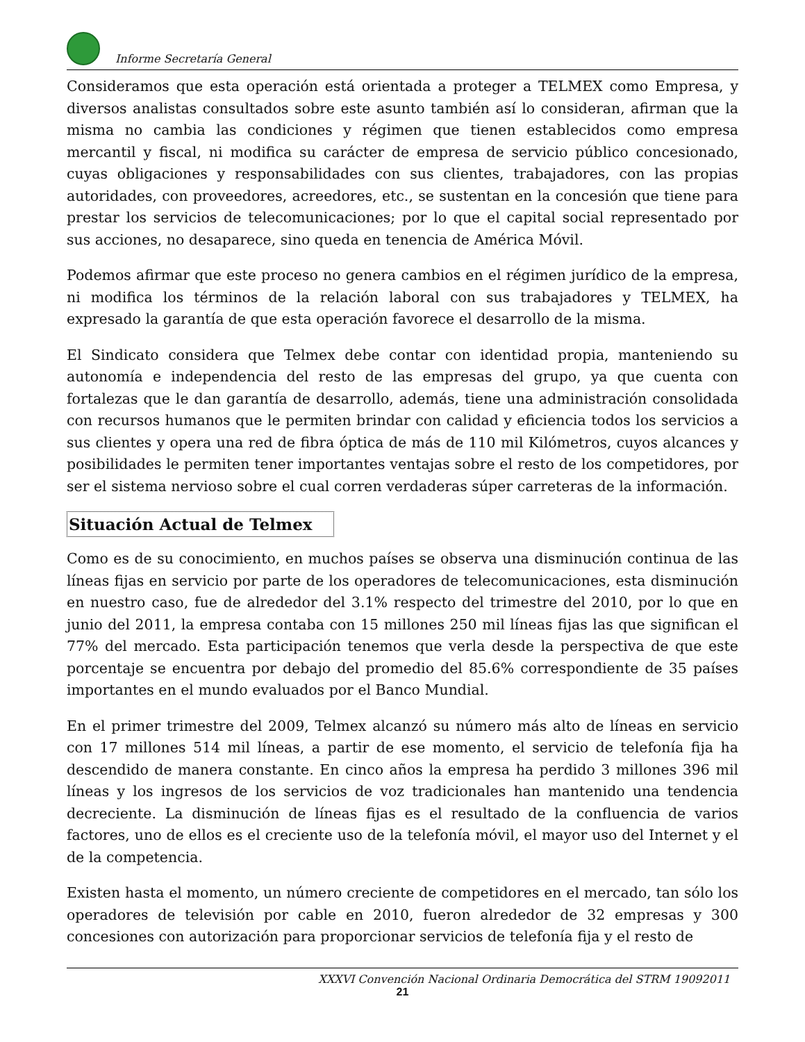Informe Secretaría General
Consideramos que esta operación está orientada a proteger a TELMEX como Empresa, y diversos analistas consultados sobre este asunto también así lo consideran, afirman que la misma no cambia las condiciones y régimen que tienen establecidos como empresa mercantil y fiscal, ni modifica su carácter de empresa de servicio público concesionado, cuyas obligaciones y responsabilidades con sus clientes, trabajadores, con las propias autoridades, con proveedores, acreedores, etc., se sustentan en la concesión que tiene para prestar los servicios de telecomunicaciones; por lo que el capital social representado por sus acciones, no desaparece, sino queda en tenencia de América Móvil.
Podemos afirmar que este proceso no genera cambios en el régimen jurídico de la empresa, ni modifica los términos de la relación laboral con sus trabajadores y TELMEX, ha expresado la garantía de que esta operación favorece el desarrollo de la misma.
El Sindicato considera que Telmex debe contar con identidad propia, manteniendo su autonomía e independencia del resto de las empresas del grupo, ya que cuenta con fortalezas que le dan garantía de desarrollo, además, tiene una administración consolidada con recursos humanos que le permiten brindar con calidad y eficiencia todos los servicios a sus clientes y opera una red de fibra óptica de más de 110 mil Kilómetros, cuyos alcances y posibilidades le permiten tener importantes ventajas sobre el resto de los competidores, por ser el sistema nervioso sobre el cual corren verdaderas súper carreteras de la información.
Situación Actual de Telmex
Como es de su conocimiento, en muchos países se observa una disminución continua de las líneas fijas en servicio por parte de los operadores de telecomunicaciones, esta disminución en nuestro caso, fue de alrededor del 3.1% respecto del trimestre del 2010, por lo que en junio del 2011, la empresa contaba con 15 millones 250 mil líneas fijas las que significan el 77% del mercado. Esta participación tenemos que verla desde la perspectiva de que este porcentaje se encuentra por debajo del promedio del 85.6% correspondiente de 35 países importantes en el mundo evaluados por el Banco Mundial.
En el primer trimestre del 2009, Telmex alcanzó su número más alto de líneas en servicio con 17 millones 514 mil líneas, a partir de ese momento, el servicio de telefonía fija ha descendido de manera constante. En cinco años la empresa ha perdido 3 millones 396 mil líneas y los ingresos de los servicios de voz tradicionales han mantenido una tendencia decreciente. La disminución de líneas fijas es el resultado de la confluencia de varios factores, uno de ellos es el creciente uso de la telefonía móvil, el mayor uso del Internet y el de la competencia.
Existen hasta el momento, un número creciente de competidores en el mercado, tan sólo los operadores de televisión por cable en 2010, fueron alrededor de 32 empresas y 300 concesiones con autorización para proporcionar servicios de telefonía fija y el resto de
XXXVI Convención Nacional Ordinaria Democrática del STRM 19092011
21